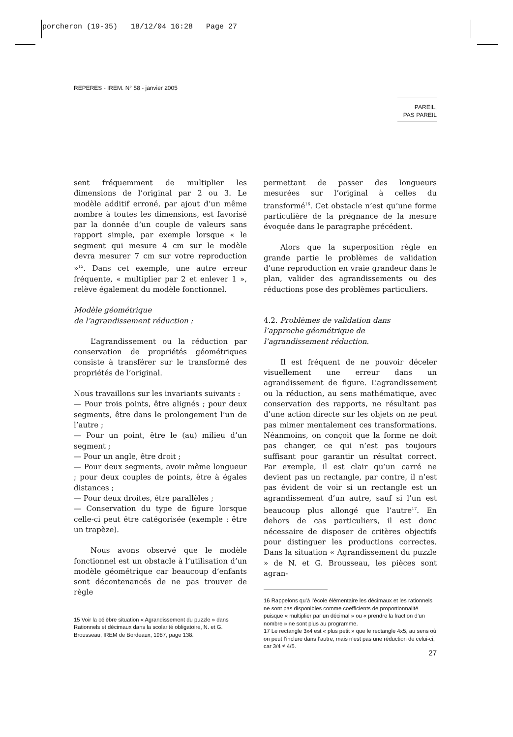porcheron (19-35) 18/12/04 16:28 Page 27
REPERES - IREM. N° 58 - janvier 2005
PAREIL,
PAS PAREIL
sent fréquemment de multiplier les dimensions de l’original par 2 ou 3. Le modèle additif erroné, par ajout d’un même nombre à toutes les dimensions, est favorisé par la donnée d’un couple de valeurs sans rapport simple, par exemple lorsque « le segment qui mesure 4 cm sur le modèle devra mesurer 7 cm sur votre reproduction »<sup>15</sup>. Dans cet exemple, une autre erreur fréquente, « multiplier par 2 et enlever 1 », relève également du modèle fonctionnel.
Modèle géométrique
de l’agrandissement réduction :
L’agrandissement ou la réduction par conservation de propriétés géométriques consiste à transférer sur le transformé des propriétés de l’original.
Nous travaillons sur les invariants suivants :
— Pour trois points, être alignés ; pour deux segments, être dans le prolongement l’un de l’autre ;
— Pour un point, être le (au) milieu d’un segment ;
— Pour un angle, être droit ;
— Pour deux segments, avoir même longueur ; pour deux couples de points, être à égales distances ;
— Pour deux droites, être parallèles ;
— Conservation du type de figure lorsque celle-ci peut être catégorisée (exemple : être un trapèze).
Nous avons observé que le modèle fonctionnel est un obstacle à l’utilisation d’un modèle géométrique car beaucoup d’enfants sont décontenancés de ne pas trouver de règle
15 Voir la célèbre situation « Agrandissement du puzzle » dans Rationnels et décimaux dans la scolarité obligatoire, N. et G. Brousseau, IREM de Bordeaux, 1987, page 138.
permettant de passer des longueurs mesurées sur l’original à celles du transformé<sup>16</sup>. Cet obstacle n’est qu’une forme particulière de la prégnance de la mesure évoquée dans le paragraphe précédent.
Alors que la superposition règle en grande partie le problèmes de validation d’une reproduction en vraie grandeur dans le plan, valider des agrandissements ou des réductions pose des problèmes particuliers.
4.2. Problèmes de validation dans
l’approche géométrique de
l’agrandissement réduction.
Il est fréquent de ne pouvoir déceler visuellement une erreur dans un agrandissement de figure. L’agrandissement ou la réduction, au sens mathématique, avec conservation des rapports, ne résultant pas d’une action directe sur les objets on ne peut pas mimer mentalement ces transformations. Néanmoins, on conçoit que la forme ne doit pas changer, ce qui n’est pas toujours suffisant pour garantir un résultat correct. Par exemple, il est clair qu’un carré ne devient pas un rectangle, par contre, il n’est pas évident de voir si un rectangle est un agrandissement d’un autre, sauf si l’un est beaucoup plus allongé que l’autre<sup>17</sup>. En dehors de cas particuliers, il est donc nécessaire de disposer de critères objectifs pour distinguer les productions correctes. Dans la situation « Agrandissement du puzzle » de N. et G. Brousseau, les pièces sont agran-
16 Rappelons qu’à l’école élémentaire les décimaux et les rationnels ne sont pas disponibles comme coefficients de proportionnalité puisque « multiplier par un décimal » ou « prendre la fraction d’un nombre » ne sont plus au programme.
17 Le rectangle 3x4 est « plus petit » que le rectangle 4x5, au sens où on peut l’inclure dans l’autre, mais n’est pas une réduction de celui-ci, car 3/4 ≠ 4/5.
27